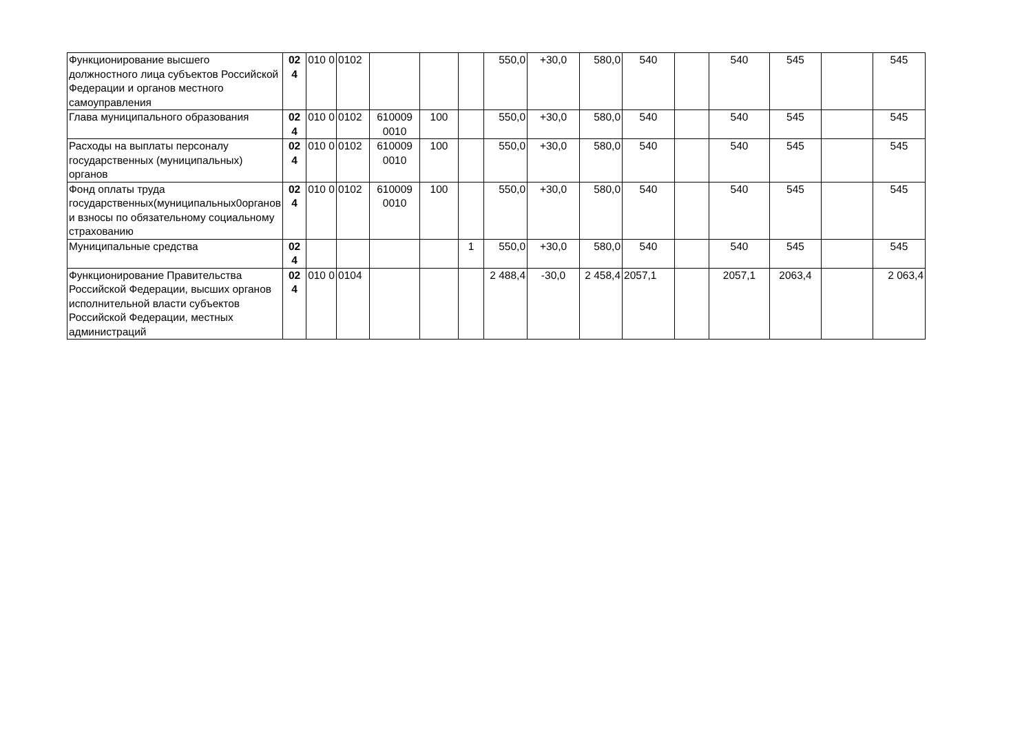| Функционирование высшего должностного лица субъектов Российской Федерации и органов местного самоуправления | 02 4 | 010 0 | 0102 | | | | 550,0 | +30,0 | 580,0 | 540 | | 540 | 545 | | 545 |
| Глава муниципального образования | 02 4 | 010 0 | 0102 | 610009 0010 | 100 | | 550,0 | +30,0 | 580,0 | 540 | | 540 | 545 | | 545 |
| Расходы на выплаты персоналу государственных (муниципальных) органов | 02 4 | 010 0 | 0102 | 610009 0010 | 100 | | 550,0 | +30,0 | 580,0 | 540 | | 540 | 545 | | 545 |
| Фонд оплаты труда государственных(муниципальных0органов и взносы по обязательному социальному страхованию | 02 4 | 010 0 | 0102 | 610009 0010 | 100 | | 550,0 | +30,0 | 580,0 | 540 | | 540 | 545 | | 545 |
| Муниципальные средства | 02 4 | | | | | 1 | 550,0 | +30,0 | 580,0 | 540 | | 540 | 545 | | 545 |
| Функционирование Правительства Российской Федерации, высших органов исполнительной власти субъектов Российской Федерации, местных администраций | 02 4 | 010 0 | 0104 | | | | 2 488,4 | -30,0 | 2 458,4 | 2057,1 | | 2057,1 | 2063,4 | | 2 063,4 |